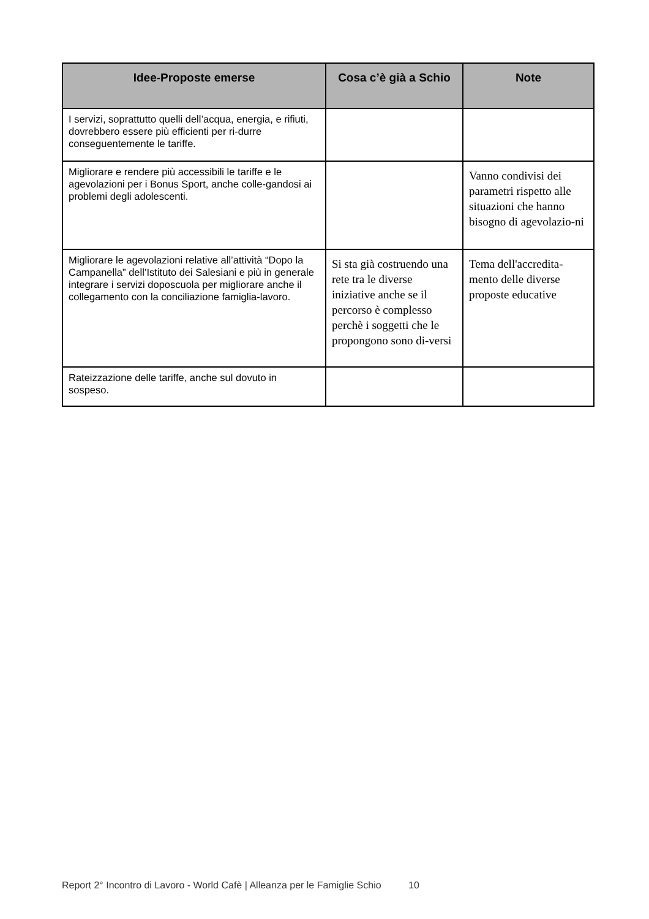| Idee-Proposte emerse | Cosa c’è già a Schio | Note |
| --- | --- | --- |
| I servizi, soprattutto quelli dell’acqua, energia, e rifiuti, dovrebbero essere più efficienti per ri-durre conseguentemente le tariffe. | | |
| Migliorare e rendere più accessibili le tariffe e le agevolazioni per i Bonus Sport, anche colle-gandosi ai problemi degli adolescenti. | | Vanno condivisi dei parametri rispetto alle situazioni che hanno bisogno di agevolazio-ni |
| Migliorare le agevolazioni relative all’attività “Dopo la Campanella” dell’Istituto dei Salesiani e più in generale integrare i servizi doposcuola per migliorare anche il collegamento con la conciliazione famiglia-lavoro. | Si sta già costruendo una rete tra le diverse iniziative anche se il percorso è complesso perchè i soggetti che le propongono sono di-versi | Tema dell'accredita-mento delle diverse proposte educative |
| Rateizzazione delle tariffe, anche sul dovuto in sospeso. | | |
Report 2° Incontro di Lavoro - World Cafè | Alleanza per le Famiglie Schio 10